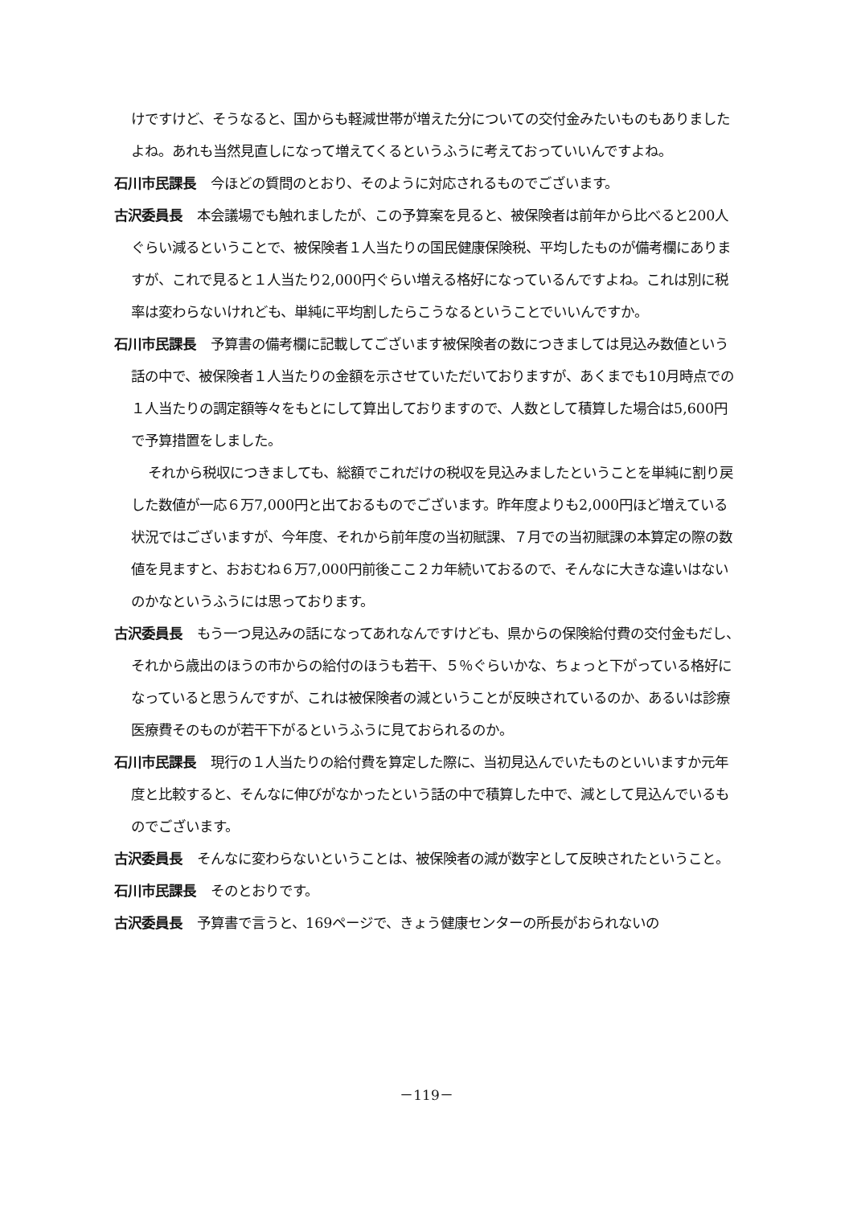けですけど、そうなると、国からも軽減世帯が増えた分についての交付金みたいものもありましたよね。あれも当然見直しになって増えてくるというふうに考えておっていいんですよね。
石川市民課長 今ほどの質問のとおり、そのように対応されるものでございます。
古沢委員長 本会議場でも触れましたが、この予算案を見ると、被保険者は前年から比べると200人ぐらい減るということで、被保険者１人当たりの国民健康保険税、平均したものが備考欄にありますが、これで見ると１人当たり2,000円ぐらい増える格好になっているんですよね。これは別に税率は変わらないけれども、単純に平均割したらこうなるということでいいんですか。
石川市民課長 予算書の備考欄に記載してございます被保険者の数につきましては見込み数値という話の中で、被保険者１人当たりの金額を示させていただいておりますが、あくまでも10月時点での１人当たりの調定額等々をもとにして算出しておりますので、人数として積算した場合は5,600円で予算措置をしました。
それから税収につきましても、総額でこれだけの税収を見込みましたということを単純に割り戻した数値が一応６万7,000円と出ておるものでございます。昨年度よりも2,000円ほど増えている状況ではございますが、今年度、それから前年度の当初賦課、７月での当初賦課の本算定の際の数値を見ますと、おおむね６万7,000円前後ここ２カ年続いておるので、そんなに大きな違いはないのかなというふうには思っております。
古沢委員長 もう一つ見込みの話になってあれなんですけども、県からの保険給付費の交付金もだし、それから歳出のほうの市からの給付のほうも若干、５％ぐらいかな、ちょっと下がっている格好になっていると思うんですが、これは被保険者の減ということが反映されているのか、あるいは診療医療費そのものが若干下がるというふうに見ておられるのか。
石川市民課長 現行の１人当たりの給付費を算定した際に、当初見込んでいたものといいますか元年度と比較すると、そんなに伸びがなかったという話の中で積算した中で、減として見込んでいるものでございます。
古沢委員長 そんなに変わらないということは、被保険者の減が数字として反映されたということ。
石川市民課長 そのとおりです。
古沢委員長 予算書で言うと、169ページで、きょう健康センターの所長がおられないの
－119－